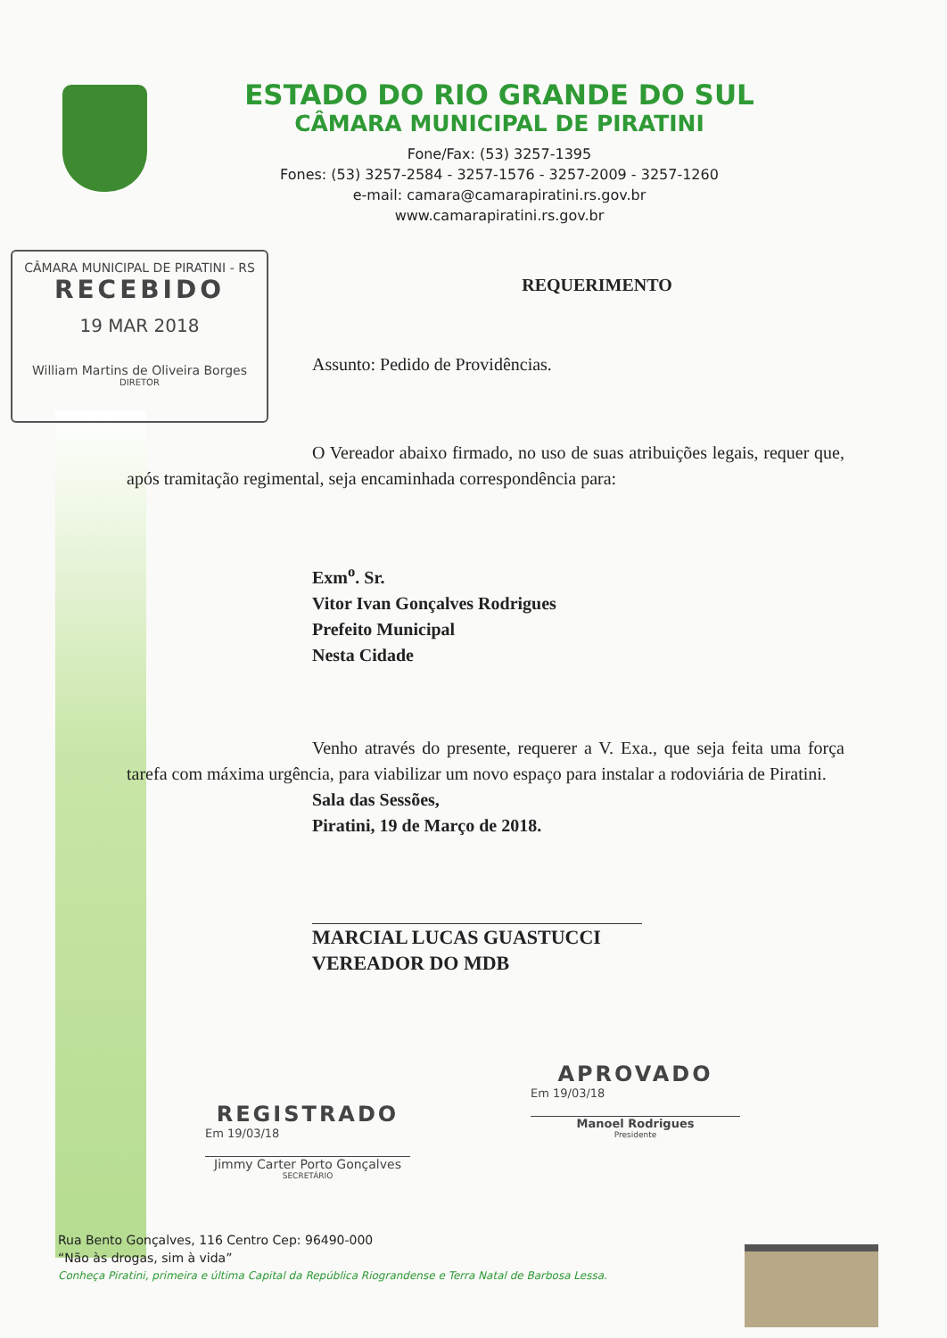ESTADO DO RIO GRANDE DO SUL
CÂMARA MUNICIPAL DE PIRATINI
Fone/Fax: (53) 3257-1395
Fones: (53) 3257-2584 - 3257-1576 - 3257-2009 - 3257-1260
e-mail: camara@camarapiratini.rs.gov.br
www.camarapiratini.rs.gov.br
CÂMARA MUNICIPAL DE PIRATINI - RS
RECEBIDO
19 MAR 2018
William Martins de Oliveira Borges
DIRETOR
REQUERIMENTO
Assunto: Pedido de Providências.
O Vereador abaixo firmado, no uso de suas atribuições legais, requer que, após tramitação regimental, seja encaminhada correspondência para:
Exm<sup>o</sup>. Sr.
Vitor Ivan Gonçalves Rodrigues
Prefeito Municipal
Nesta Cidade
Venho através do presente, requerer a V. Exa., que seja feita uma força tarefa com máxima urgência, para viabilizar um novo espaço para instalar a rodoviária de Piratini.
Sala das Sessões,
Piratini, 19 de Março de 2018.
MARCIAL LUCAS GUASTUCCI
VEREADOR DO MDB
REGISTRADO
Em 19/03/18
Jimmy Carter Porto Gonçalves
SECRETÁRIO
APROVADO
Em 19/03/18
Manoel Rodrigues
Presidente
Rua Bento Gonçalves, 116 Centro Cep: 96490-000
“Não às drogas, sim à vida”
Conheça Piratini, primeira e última Capital da República Riograndense e Terra Natal de Barbosa Lessa.